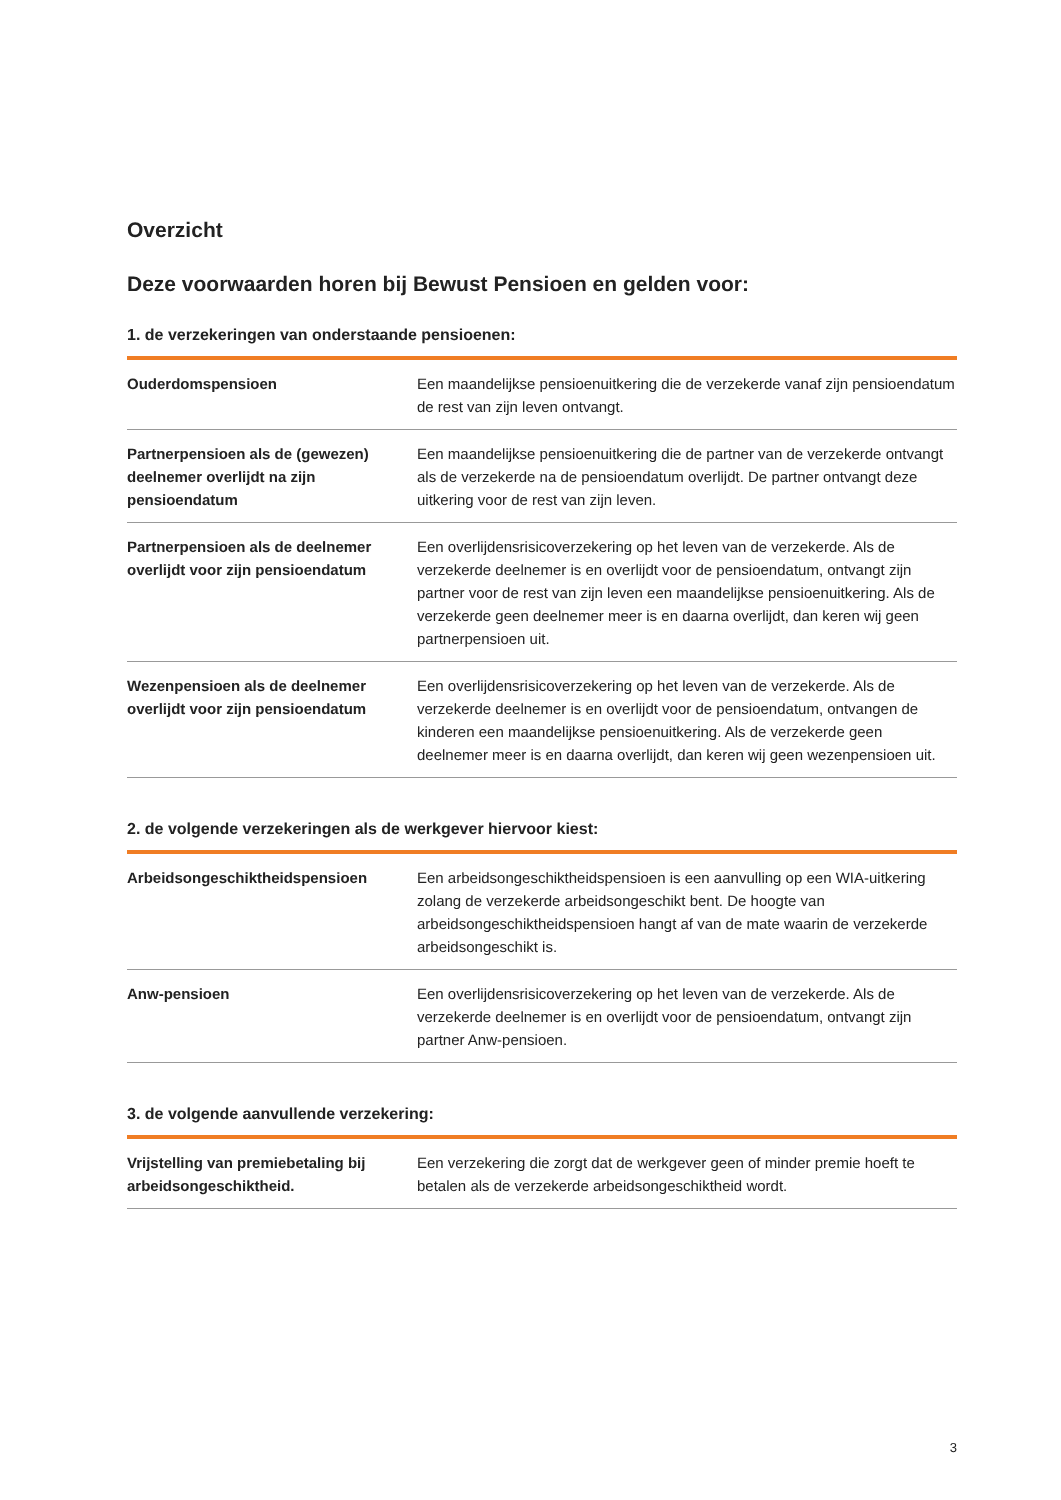Overzicht
Deze voorwaarden horen bij Bewust Pensioen en gelden voor:
1. de verzekeringen van onderstaande pensioenen:
| Ouderdomspensioen | Een maandelijkse pensioenuitkering die de verzekerde vanaf zijn pensioendatum de rest van zijn leven ontvangt. |
| Partnerpensioen als de (gewezen) deelnemer overlijdt na zijn pensioendatum | Een maandelijkse pensioenuitkering die de partner van de verzekerde ontvangt als de verzekerde na de pensioendatum overlijdt. De partner ontvangt deze uitkering voor de rest van zijn leven. |
| Partnerpensioen als de deelnemer overlijdt voor zijn pensioendatum | Een overlijdensrisicoverzekering op het leven van de verzekerde. Als de verzekerde deelnemer is en overlijdt voor de pensioendatum, ontvangt zijn partner voor de rest van zijn leven een maandelijkse pensioenuitkering. Als de verzekerde geen deelnemer meer is en daarna overlijdt, dan keren wij geen partnerpensioen uit. |
| Wezenpensioen als de deelnemer overlijdt voor zijn pensioendatum | Een overlijdensrisicoverzekering op het leven van de verzekerde. Als de verzekerde deelnemer is en overlijdt voor de pensioendatum, ontvangen de kinderen een maandelijkse pensioenuitkering. Als de verzekerde geen deelnemer meer is en daarna overlijdt, dan keren wij geen wezenpensioen uit. |
2. de volgende verzekeringen als de werkgever hiervoor kiest:
| Arbeidsongeschiktheidspensioen | Een arbeidsongeschiktheidspensioen is een aanvulling op een WIA-uitkering zolang de verzekerde arbeidsongeschikt bent. De hoogte van arbeidsongeschiktheidspensioen hangt af van de mate waarin de verzekerde arbeidsongeschikt is. |
| Anw-pensioen | Een overlijdensrisicoverzekering op het leven van de verzekerde. Als de verzekerde deelnemer is en overlijdt voor de pensioendatum, ontvangt zijn partner Anw-pensioen. |
3. de volgende aanvullende verzekering:
| Vrijstelling van premiebetaling bij arbeidsongeschiktheid. | Een verzekering die zorgt dat de werkgever geen of minder premie hoeft te betalen als de verzekerde arbeidsongeschiktheid wordt. |
3